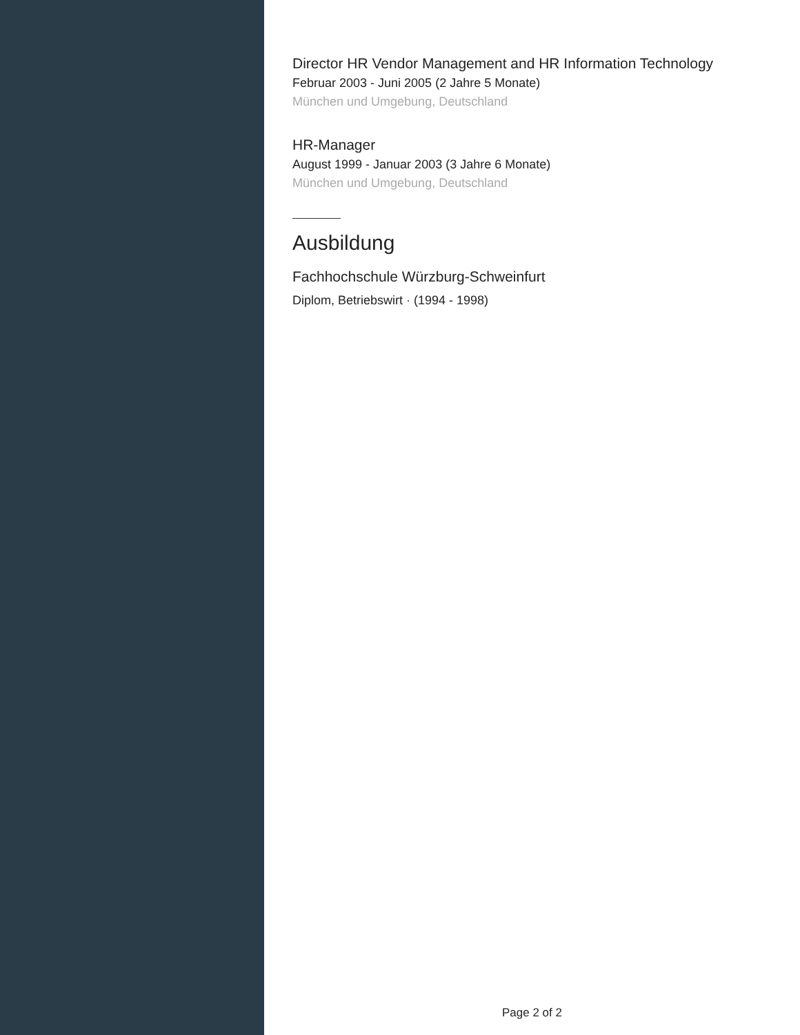Director HR Vendor Management and HR Information Technology
Februar 2003 - Juni 2005 (2 Jahre 5 Monate)
München und Umgebung, Deutschland
HR-Manager
August 1999 - Januar 2003 (3 Jahre 6 Monate)
München und Umgebung, Deutschland
Ausbildung
Fachhochschule Würzburg-Schweinfurt
Diplom, Betriebswirt · (1994 - 1998)
Page 2 of 2